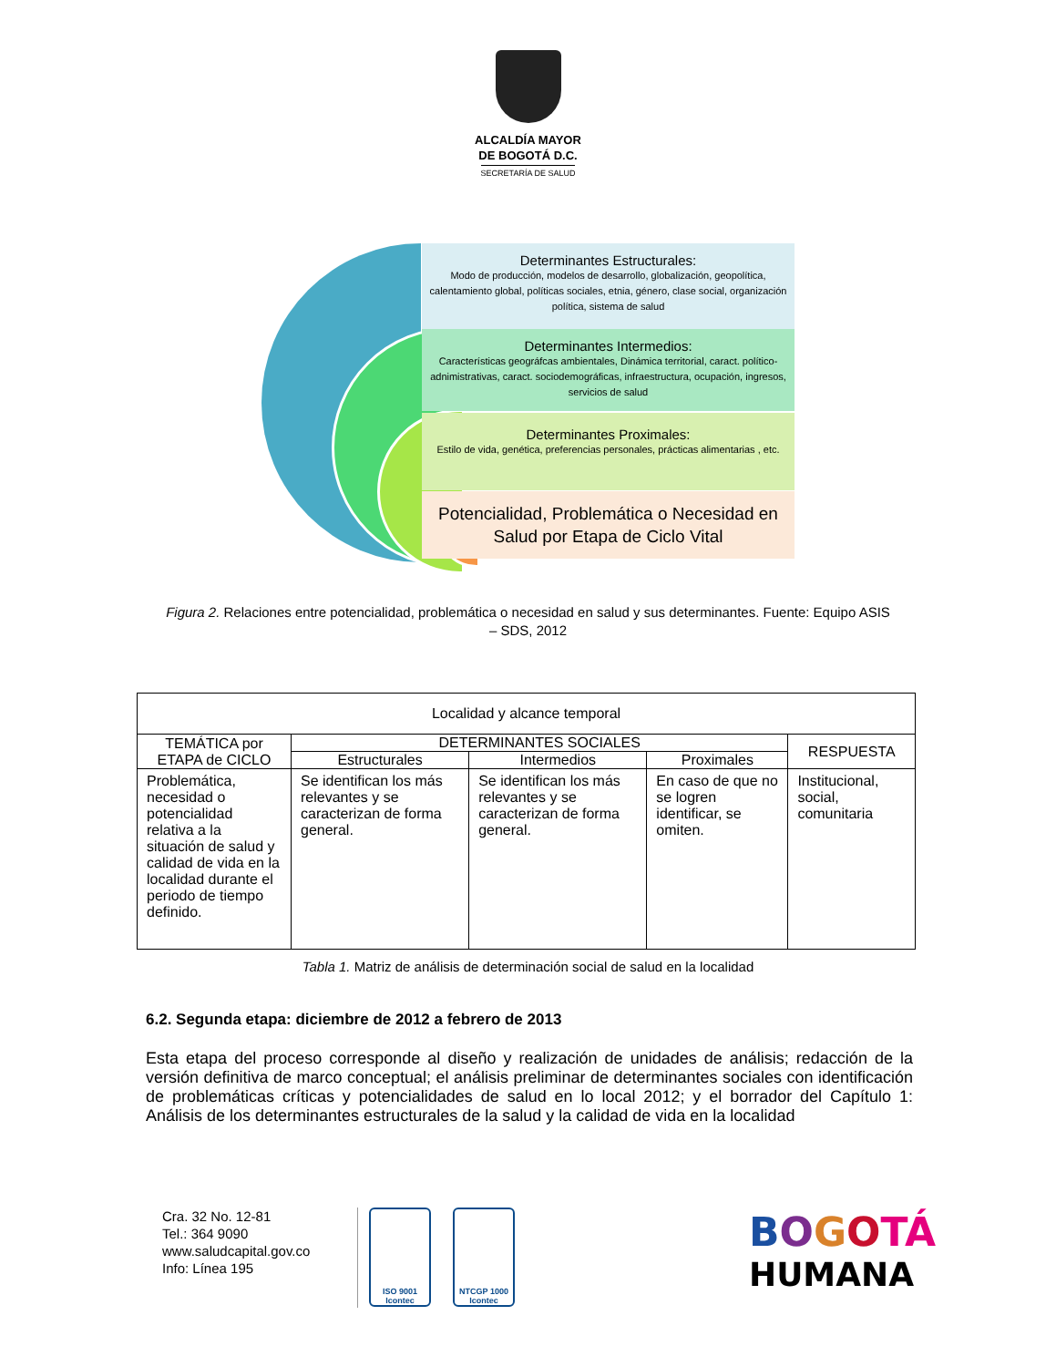ALCALDÍA MAYOR
DE BOGOTÁ D.C.
SECRETARÍA DE SALUD
Determinantes Estructurales:
Modo de producción, modelos de desarrollo, globalización, geopolítica, calentamiento global, políticas sociales, etnia, género, clase social, organización política, sistema de salud
Determinantes Intermedios:
Características geográfcas ambientales, Dinámica territorial, caract. político-adnimistrativas, caract. sociodemográficas, infraestructura, ocupación, ingresos, servicios de salud
Determinantes Proximales:
Estilo de vida, genética, preferencias personales, prácticas alimentarias , etc.
Potencialidad, Problemática o Necesidad en Salud por Etapa de Ciclo Vital
Figura 2. Relaciones entre potencialidad, problemática o necesidad en salud y sus determinantes. Fuente: Equipo ASIS – SDS, 2012
| Localidad y alcance temporal | | | | |
| --- | --- | --- | --- | --- |
| TEMÁTICA por ETAPA de CICLO | DETERMINANTES SOCIALES | | | RESPUESTA |
| | Estructurales | Intermedios | Proximales | |
| Problemática, necesidad o potencialidad relativa a la situación de salud y calidad de vida en la localidad durante el periodo de tiempo definido. | Se identifican los más relevantes y se caracterizan de forma general. | Se identifican los más relevantes y se caracterizan de forma general. | En caso de que no se logren identificar, se omiten. | Institucional, social, comunitaria |
Tabla 1. Matriz de análisis de determinación social de salud en la localidad
6.2. Segunda etapa: diciembre de 2012 a febrero de 2013
Esta etapa del proceso corresponde al diseño y realización de unidades de análisis; redacción de la versión definitiva de marco conceptual; el análisis preliminar de determinantes sociales con identificación de problemáticas críticas y potencialidades de salud en lo local 2012; y el borrador del Capítulo 1: Análisis de los determinantes estructurales de la salud y la calidad de vida en la localidad
Cra. 32 No. 12-81
Tel.: 364 9090
www.saludcapital.gov.co
Info: Línea 195
ISO 9001
Icontec
NTCGP 1000
Icontec
BOGOTÁ
HUMANA